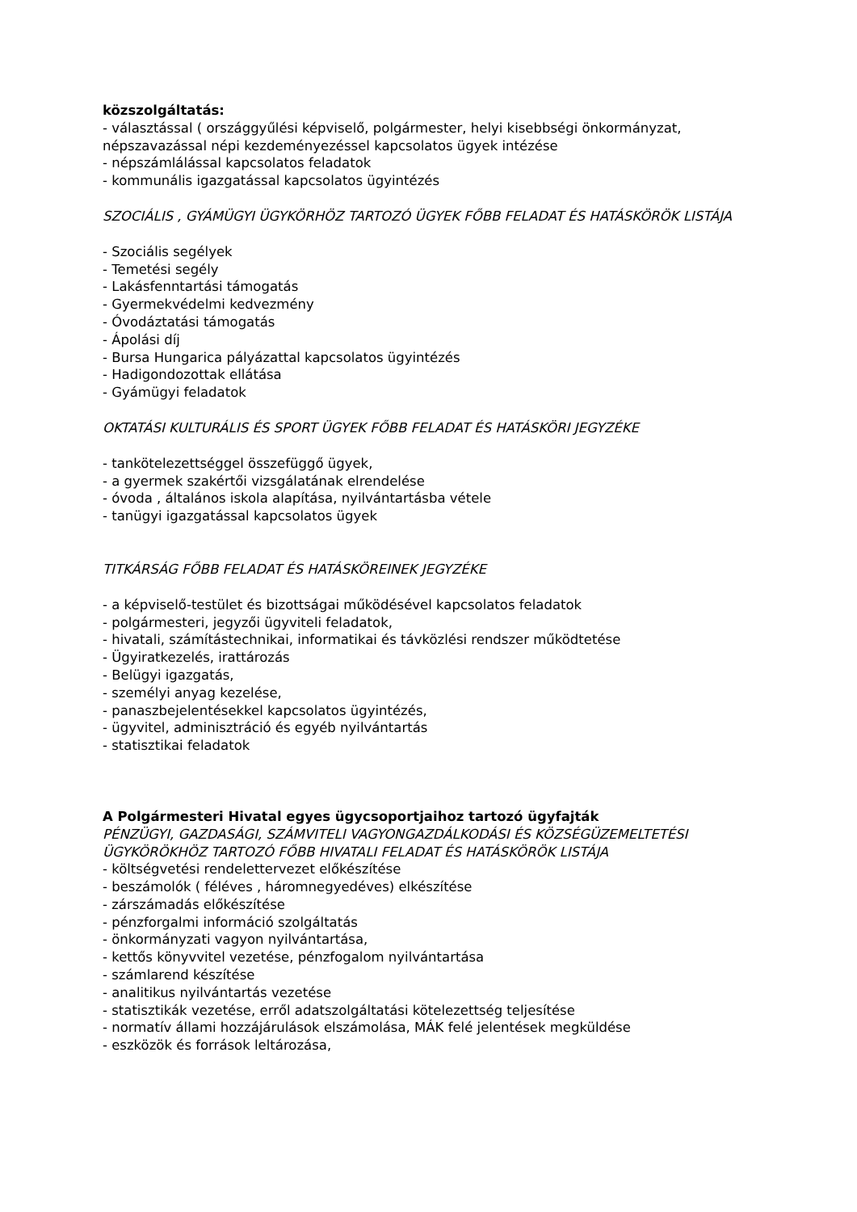közszolgáltatás:
- választással ( országgyűlési képviselő, polgármester, helyi kisebbségi önkormányzat, népszavazással népi kezdeményezéssel kapcsolatos ügyek intézése
- népszámlálással kapcsolatos feladatok
- kommunális igazgatással kapcsolatos ügyintézés
SZOCIÁLIS , GYÁMÜGYI ÜGYKÖRHÖZ TARTOZÓ ÜGYEK FŐBB FELADAT ÉS HATÁSKÖRÖK LISTÁJA
- Szociális segélyek
- Temetési segély
- Lakásfenntartási támogatás
- Gyermekvédelmi kedvezmény
- Óvodáztatási támogatás
- Ápolási díj
- Bursa Hungarica pályázattal kapcsolatos ügyintézés
- Hadigondozottak ellátása
- Gyámügyi feladatok
OKTATÁSI KULTURÁLIS ÉS SPORT ÜGYEK FŐBB FELADAT ÉS HATÁSKÖRI JEGYZÉKE
- tankötelezettséggel összefüggő ügyek,
- a gyermek szakértői vizsgálatának elrendelése
- óvoda , általános iskola alapítása, nyilvántartásba vétele
- tanügyi igazgatással kapcsolatos ügyek
TITKÁRSÁG FŐBB FELADAT ÉS HATÁSKÖREINEK JEGYZÉKE
- a képviselő-testület és bizottságai működésével kapcsolatos feladatok
- polgármesteri, jegyzői ügyviteli feladatok,
- hivatali, számítástechnikai, informatikai és távközlési rendszer működtetése
- Ügyiratkezelés, irattározás
- Belügyi igazgatás,
- személyi anyag kezelése,
- panaszbejelentésekkel kapcsolatos ügyintézés,
- ügyvitel, adminisztráció és egyéb nyilvántartás
- statisztikai feladatok
A Polgármesteri Hivatal egyes ügycsoportjaihoz tartozó ügyfajták
PÉNZÜGYI, GAZDASÁGI, SZÁMVITELI VAGYONGAZDÁLKODÁSI ÉS KÖZSÉGÜZEMELTETÉSI ÜGYKÖRÖKHÖZ TARTOZÓ FŐBB HIVATALI FELADAT ÉS HATÁSKÖRÖK LISTÁJA
- költségvetési rendelettervezet előkészítése
- beszámolók ( féléves , háromnegyedéves) elkészítése
- zárszámadás előkészítése
- pénzforgalmi információ szolgáltatás
- önkormányzati vagyon nyilvántartása,
- kettős könyvvitel vezetése, pénzfogalom nyilvántartása
- számlarend készítése
- analitikus nyilvántartás vezetése
- statisztikák vezetése, erről adatszolgáltatási kötelezettség teljesítése
- normatív állami hozzájárulások elszámolása, MÁK felé jelentések megküldése
- eszközök és források leltározása,